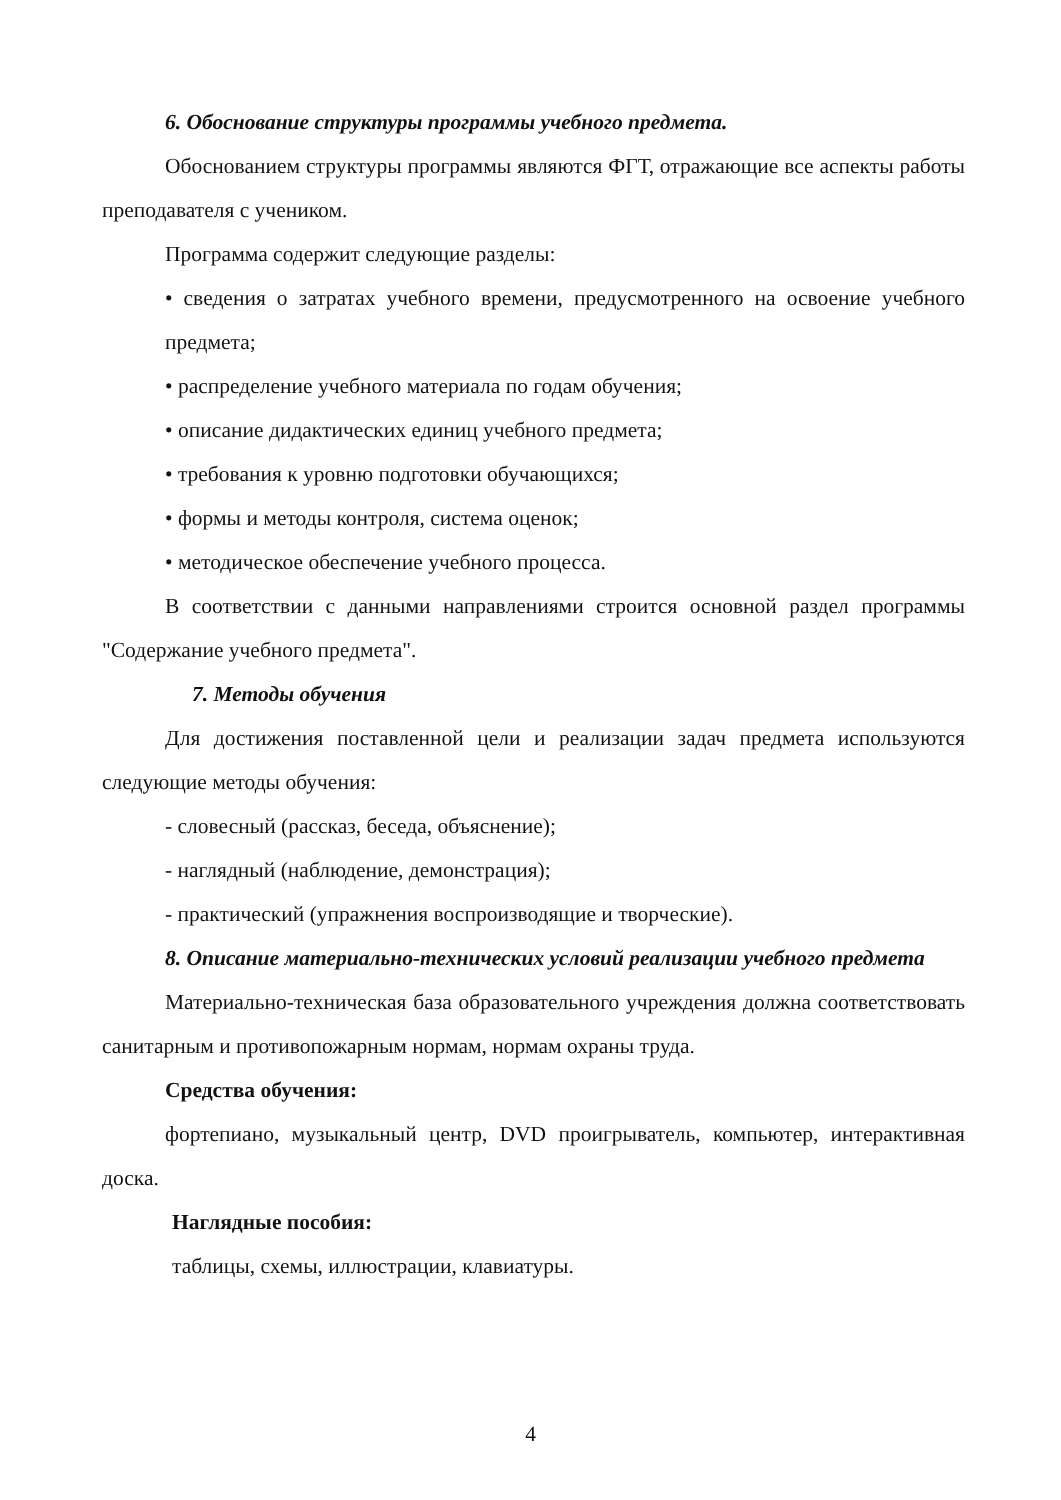6. Обоснование структуры программы учебного предмета.
Обоснованием структуры программы являются ФГТ, отражающие все аспекты работы преподавателя с учеником.
Программа содержит следующие разделы:
• сведения о затратах учебного времени, предусмотренного на освоение учебного предмета;
• распределение учебного материала по годам обучения;
• описание дидактических единиц учебного предмета;
• требования к уровню подготовки обучающихся;
• формы и методы контроля, система оценок;
• методическое обеспечение учебного процесса.
В соответствии с данными направлениями строится основной раздел программы "Содержание учебного предмета".
7. Методы обучения
Для достижения поставленной цели и реализации задач предмета используются следующие методы обучения:
- словесный (рассказ, беседа, объяснение);
- наглядный (наблюдение, демонстрация);
- практический (упражнения воспроизводящие и творческие).
8. Описание материально-технических условий реализации учебного предмета
Материально-техническая база образовательного учреждения должна соответствовать санитарным и противопожарным нормам, нормам охраны труда.
Средства обучения:
фортепиано, музыкальный центр, DVD проигрыватель, компьютер, интерактивная доска.
Наглядные пособия:
таблицы, схемы, иллюстрации, клавиатуры.
4